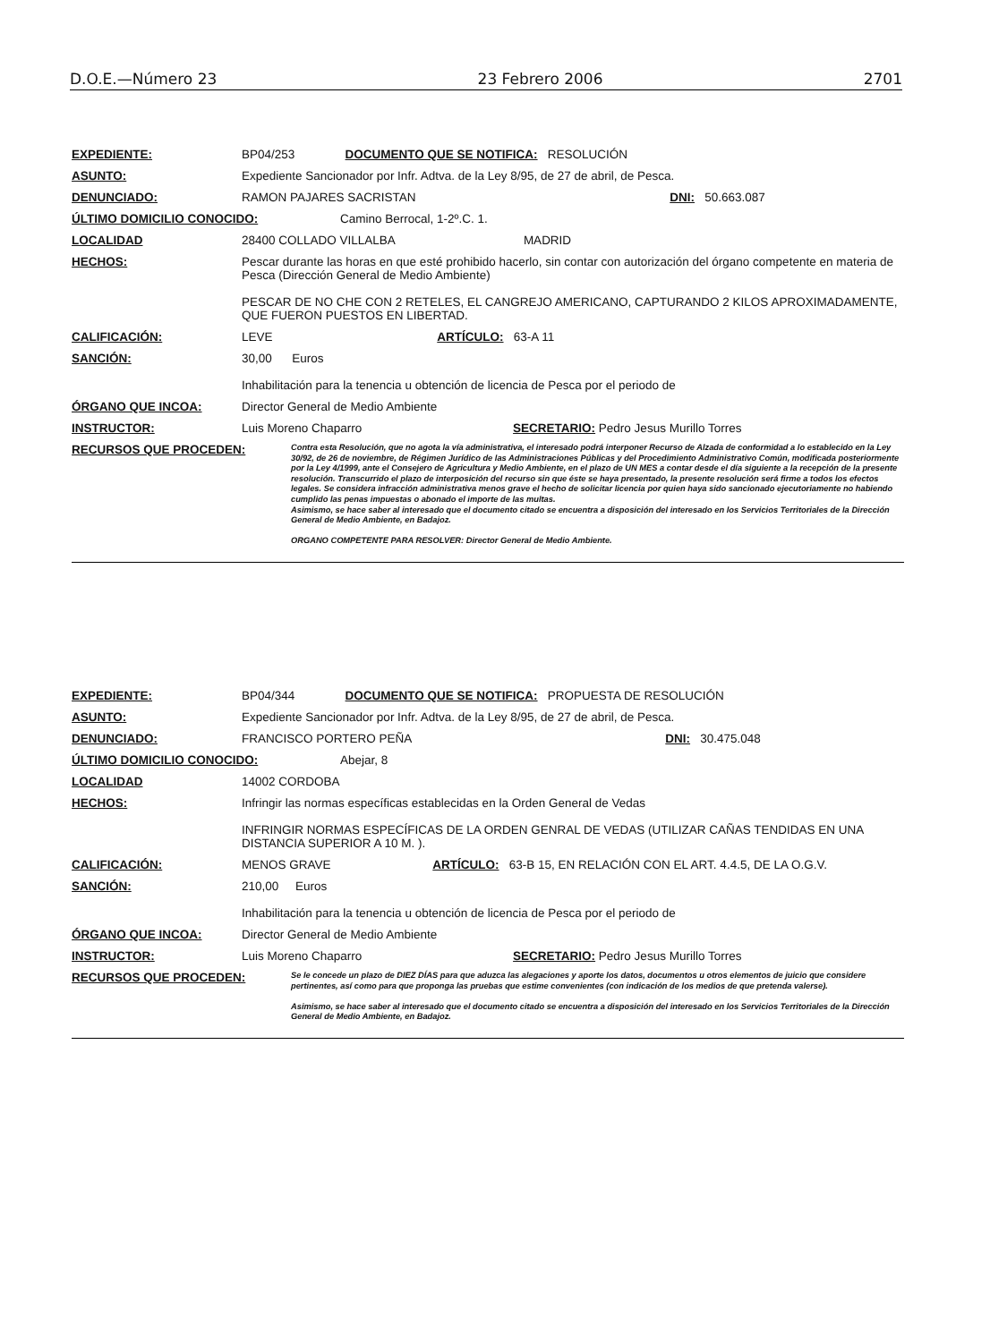D.O.E.—Número 23 23 Febrero 2006 2701
EXPEDIENTE: BP04/253 DOCUMENTO QUE SE NOTIFICA: RESOLUCIÓN
ASUNTO: Expediente Sancionador por Infr. Adtva. de la Ley 8/95, de 27 de abril, de Pesca.
DENUNCIADO: RAMON PAJARES SACRISTAN DNI: 50.663.087
ÚLTIMO DOMICILIO CONOCIDO: Camino Berrocal, 1-2º.C. 1.
LOCALIDAD 28400 COLLADO VILLALBA MADRID
HECHOS: Pescar durante las horas en que esté prohibido hacerlo, sin contar con autorización del órgano competente en materia de Pesca (Dirección General de Medio Ambiente)
PESCAR DE NO CHE CON 2 RETELES, EL CANGREJO AMERICANO, CAPTURANDO 2 KILOS APROXIMADAMENTE, QUE FUERON PUESTOS EN LIBERTAD.
CALIFICACIÓN: LEVE ARTÍCULO: 63-A 11
SANCIÓN: 30,00 Euros
Inhabilitación para la tenencia u obtención de licencia de Pesca por el periodo de
ÓRGANO QUE INCOA: Director General de Medio Ambiente
INSTRUCTOR: Luis Moreno Chaparro SECRETARIO: Pedro Jesus Murillo Torres
RECURSOS QUE PROCEDEN: Contra esta Resolución, que no agota la vía administrativa, el interesado podrá interponer Recurso de Alzada de conformidad a lo establecido en la Ley 30/92, de 26 de noviembre, de Régimen Jurídico de las Administraciones Públicas y del Procedimiento Administrativo Común, modificada posteriormente por la Ley 4/1999, ante el Consejero de Agricultura y Medio Ambiente, en el plazo de UN MES a contar desde el día siguiente a la recepción de la presente resolución. Transcurrido el plazo de interposición del recurso sin que éste se haya presentado, la presente resolución será firme a todos los efectos legales. Se considera infracción administrativa menos grave el hecho de solicitar licencia por quien haya sido sancionado ejecutoriamente no habiendo cumplido las penas impuestas o abonado el importe de las multas.
Asimismo, se hace saber al interesado que el documento citado se encuentra a disposición del interesado en los Servicios Territoriales de la Dirección General de Medio Ambiente, en Badajoz.
ORGANO COMPETENTE PARA RESOLVER: Director General de Medio Ambiente.
EXPEDIENTE: BP04/344 DOCUMENTO QUE SE NOTIFICA: PROPUESTA DE RESOLUCIÓN
ASUNTO: Expediente Sancionador por Infr. Adtva. de la Ley 8/95, de 27 de abril, de Pesca.
DENUNCIADO: FRANCISCO PORTERO PEÑA DNI: 30.475.048
ÚLTIMO DOMICILIO CONOCIDO: Abejar, 8
LOCALIDAD 14002 CORDOBA
HECHOS: Infringir las normas específicas establecidas en la Orden General de Vedas
INFRINGIR NORMAS ESPECÍFICAS DE LA ORDEN GENRAL DE VEDAS (UTILIZAR CAÑAS TENDIDAS EN UNA DISTANCIA SUPERIOR A 10 M. ).
CALIFICACIÓN: MENOS GRAVE ARTÍCULO: 63-B 15, EN RELACIÓN CON EL ART. 4.4.5, DE LA O.G.V.
SANCIÓN: 210,00 Euros
Inhabilitación para la tenencia u obtención de licencia de Pesca por el periodo de
ÓRGANO QUE INCOA: Director General de Medio Ambiente
INSTRUCTOR: Luis Moreno Chaparro SECRETARIO: Pedro Jesus Murillo Torres
RECURSOS QUE PROCEDEN: Se le concede un plazo de DIEZ DÍAS para que aduzca las alegaciones y aporte los datos, documentos u otros elementos de juicio que considere pertinentes, así como para que proponga las pruebas que estime convenientes (con indicación de los medios de que pretenda valerse).
Asimismo, se hace saber al interesado que el documento citado se encuentra a disposición del interesado en los Servicios Territoriales de la Dirección General de Medio Ambiente, en Badajoz.